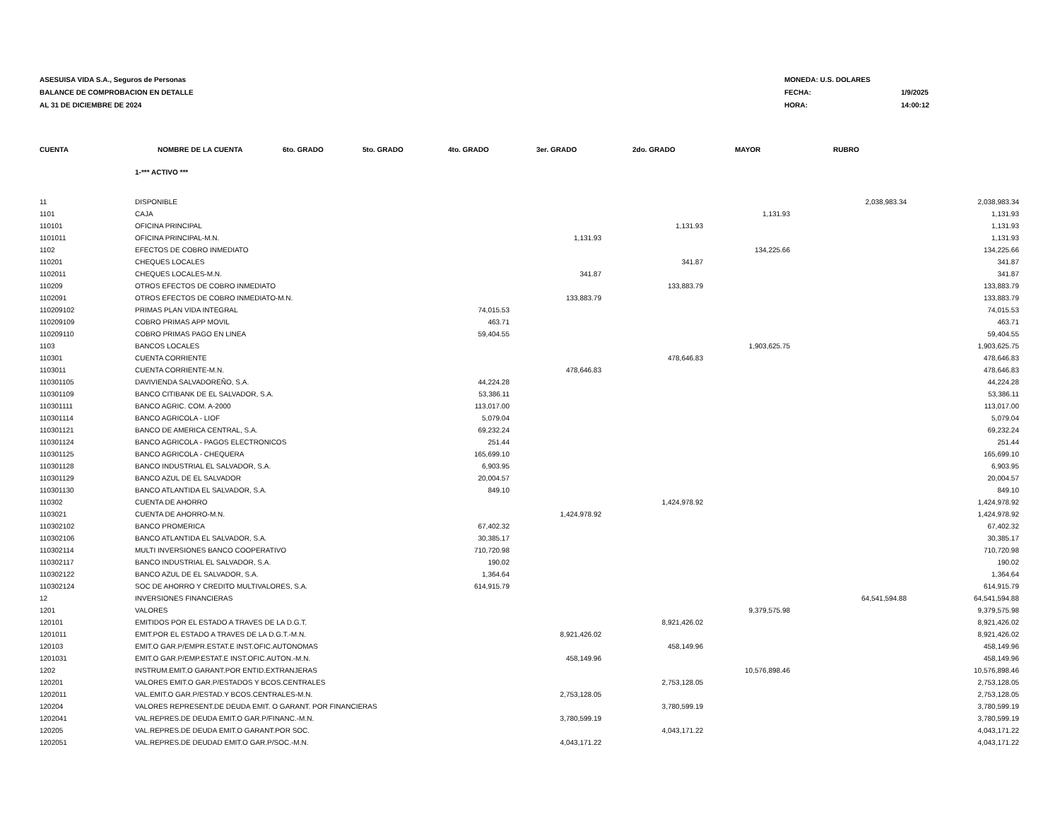ASESUISA VIDA S.A., Seguros de Personas
BALANCE DE COMPROBACION EN DETALLE
AL 31 DE DICIEMBRE DE 2024
MONEDA: U.S. DOLARES
FECHA: 1/9/2025
HORA: 14:00:12
| CUENTA | NOMBRE DE LA CUENTA | 6to. GRADO | 5to. GRADO | 4to. GRADO | 3er. GRADO | 2do. GRADO | MAYOR | RUBRO | |
| --- | --- | --- | --- | --- | --- | --- | --- | --- | --- |
| | 1-*** ACTIVO *** | | | | | | | | |
| 11 | DISPONIBLE | | | | | | | 2,038,983.34 | 2,038,983.34 |
| 1101 | CAJA | | | | | | 1,131.93 | | 1,131.93 |
| 110101 | OFICINA PRINCIPAL | | | | | 1,131.93 | | | 1,131.93 |
| 1101011 | OFICINA PRINCIPAL-M.N. | | | | 1,131.93 | | | | 1,131.93 |
| 1102 | EFECTOS DE COBRO INMEDIATO | | | | | | 134,225.66 | | 134,225.66 |
| 110201 | CHEQUES LOCALES | | | | | 341.87 | | | 341.87 |
| 1102011 | CHEQUES LOCALES-M.N. | | | | 341.87 | | | | 341.87 |
| 110209 | OTROS EFECTOS DE COBRO INMEDIATO | | | | | 133,883.79 | | | 133,883.79 |
| 1102091 | OTROS EFECTOS DE COBRO INMEDIATO-M.N. | | | | 133,883.79 | | | | 133,883.79 |
| 110209102 | PRIMAS PLAN VIDA INTEGRAL | | | 74,015.53 | | | | | 74,015.53 |
| 110209109 | COBRO PRIMAS APP MOVIL | | | 463.71 | | | | | 463.71 |
| 110209110 | COBRO PRIMAS PAGO EN LINEA | | | 59,404.55 | | | | | 59,404.55 |
| 1103 | BANCOS LOCALES | | | | | | 1,903,625.75 | | 1,903,625.75 |
| 110301 | CUENTA CORRIENTE | | | | | 478,646.83 | | | 478,646.83 |
| 1103011 | CUENTA CORRIENTE-M.N. | | | | 478,646.83 | | | | 478,646.83 |
| 110301105 | DAVIVIENDA SALVADOREÑO, S.A. | | | 44,224.28 | | | | | 44,224.28 |
| 110301109 | BANCO CITIBANK DE EL SALVADOR, S.A. | | | 53,386.11 | | | | | 53,386.11 |
| 110301111 | BANCO AGRIC. COM. A-2000 | | | 113,017.00 | | | | | 113,017.00 |
| 110301114 | BANCO AGRICOLA - LIOF | | | 5,079.04 | | | | | 5,079.04 |
| 110301121 | BANCO DE AMERICA CENTRAL, S.A. | | | 69,232.24 | | | | | 69,232.24 |
| 110301124 | BANCO AGRICOLA - PAGOS ELECTRONICOS | | | 251.44 | | | | | 251.44 |
| 110301125 | BANCO AGRICOLA - CHEQUERA | | | 165,699.10 | | | | | 165,699.10 |
| 110301128 | BANCO INDUSTRIAL EL SALVADOR, S.A. | | | 6,903.95 | | | | | 6,903.95 |
| 110301129 | BANCO AZUL DE EL SALVADOR | | | 20,004.57 | | | | | 20,004.57 |
| 110301130 | BANCO ATLANTIDA EL SALVADOR, S.A. | | | 849.10 | | | | | 849.10 |
| 110302 | CUENTA DE AHORRO | | | | | 1,424,978.92 | | | 1,424,978.92 |
| 1103021 | CUENTA DE AHORRO-M.N. | | | | 1,424,978.92 | | | | 1,424,978.92 |
| 110302102 | BANCO PROMERICA | | | 67,402.32 | | | | | 67,402.32 |
| 110302106 | BANCO ATLANTIDA EL SALVADOR, S.A. | | | 30,385.17 | | | | | 30,385.17 |
| 110302114 | MULTI INVERSIONES BANCO COOPERATIVO | | | 710,720.98 | | | | | 710,720.98 |
| 110302117 | BANCO INDUSTRIAL EL SALVADOR, S.A. | | | 190.02 | | | | | 190.02 |
| 110302122 | BANCO AZUL DE EL SALVADOR, S.A. | | | 1,364.64 | | | | | 1,364.64 |
| 110302124 | SOC DE AHORRO Y CREDITO MULTIVALORES, S.A. | | | 614,915.79 | | | | | 614,915.79 |
| 12 | INVERSIONES FINANCIERAS | | | | | | | 64,541,594.88 | 64,541,594.88 |
| 1201 | VALORES | | | | | | 9,379,575.98 | | 9,379,575.98 |
| 120101 | EMITIDOS POR EL ESTADO A TRAVES DE LA D.G.T. | | | | | 8,921,426.02 | | | 8,921,426.02 |
| 1201011 | EMIT.POR EL ESTADO A TRAVES DE LA D.G.T.-M.N. | | | | 8,921,426.02 | | | | 8,921,426.02 |
| 120103 | EMIT.O GAR.P/EMPR.ESTAT.E INST.OFIC.AUTONOMAS | | | | | 458,149.96 | | | 458,149.96 |
| 1201031 | EMIT.O GAR.P/EMP.ESTAT.E INST.OFIC.AUTON.-M.N. | | | | 458,149.96 | | | | 458,149.96 |
| 1202 | INSTRUM.EMIT.O GARANT.POR ENTID.EXTRANJERAS | | | | | | 10,576,898.46 | | 10,576,898.46 |
| 120201 | VALORES EMIT.O GAR.P/ESTADOS Y BCOS.CENTRALES | | | | | 2,753,128.05 | | | 2,753,128.05 |
| 1202011 | VAL.EMIT.O GAR.P/ESTAD.Y BCOS.CENTRALES-M.N. | | | | 2,753,128.05 | | | | 2,753,128.05 |
| 120204 | VALORES REPRESENT.DE DEUDA EMIT. O GARANT. POR FINANCIERAS | | | | | 3,780,599.19 | | | 3,780,599.19 |
| 1202041 | VAL.REPRES.DE DEUDA EMIT.O GAR.P/FINANC.-M.N. | | | | 3,780,599.19 | | | | 3,780,599.19 |
| 120205 | VAL.REPRES.DE DEUDA EMIT.O GARANT.POR SOC. | | | | | 4,043,171.22 | | | 4,043,171.22 |
| 1202051 | VAL.REPRES.DE DEUDAD EMIT.O GAR.P/SOC.-M.N. | | | | 4,043,171.22 | | | | 4,043,171.22 |